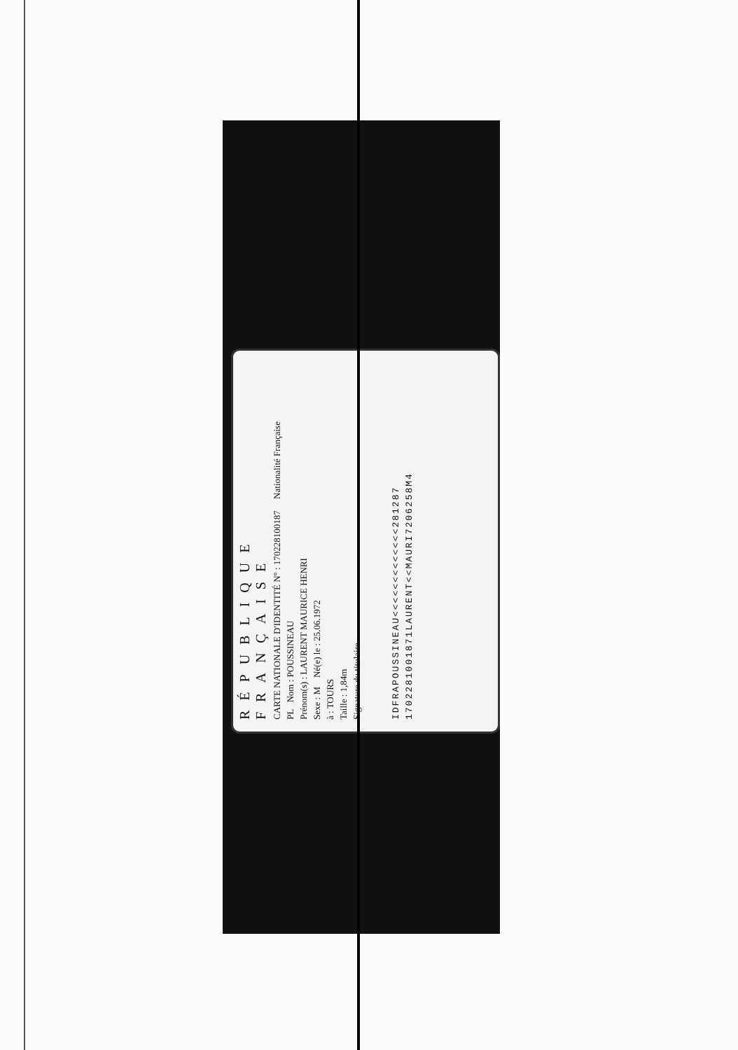RÉPUBLIQUE FRANÇAISE
CARTE NATIONALE D'IDENTITÉ N° : 170228100187 Nationalité Française
PL Nom : POUSSINEAU
Prénom(s) : LAURENT MAURICE HENRI
Sexe : M Né(e) le : 25.06.1972
à : TOURS
Taille : 1,84m
Signature du titulaire
IDFRAPOUSSINEAU<<<<<<<<<<<<<281287
1702281001871LAURENT<<MAURI7206258M4